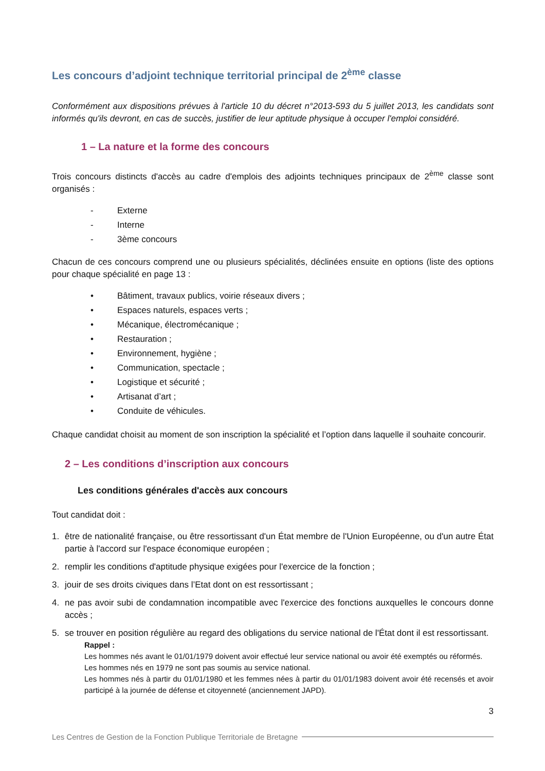Les concours d’adjoint technique territorial principal de 2<sup>ème</sup> classe
Conformément aux dispositions prévues à l'article 10 du décret n°2013-593 du 5 juillet 2013, les candidats sont informés qu'ils devront, en cas de succès, justifier de leur aptitude physique à occuper l'emploi considéré.
1 – La nature et la forme des concours
Trois concours distincts d'accès au cadre d'emplois des adjoints techniques principaux de 2<sup>ème</sup> classe sont organisés :
- Externe
- Interne
- 3ème concours
Chacun de ces concours comprend une ou plusieurs spécialités, déclinées ensuite en options (liste des options pour chaque spécialité en page 13 :
• Bâtiment, travaux publics, voirie réseaux divers ;
• Espaces naturels, espaces verts ;
• Mécanique, électromécanique ;
• Restauration ;
• Environnement, hygiène ;
• Communication, spectacle ;
• Logistique et sécurité ;
• Artisanat d’art ;
• Conduite de véhicules.
Chaque candidat choisit au moment de son inscription la spécialité et l’option dans laquelle il souhaite concourir.
2 – Les conditions d’inscription aux concours
Les conditions générales d'accès aux concours
Tout candidat doit :
1. être de nationalité française, ou être ressortissant d'un État membre de l'Union Européenne, ou d'un autre État partie à l'accord sur l'espace économique européen ;
2. remplir les conditions d'aptitude physique exigées pour l'exercice de la fonction ;
3. jouir de ses droits civiques dans l’Etat dont on est ressortissant ;
4. ne pas avoir subi de condamnation incompatible avec l'exercice des fonctions auxquelles le concours donne accès ;
5. se trouver en position régulière au regard des obligations du service national de l'État dont il est ressortissant.
Rappel :
Les hommes nés avant le 01/01/1979 doivent avoir effectué leur service national ou avoir été exemptés ou réformés.
Les hommes nés en 1979 ne sont pas soumis au service national.
Les hommes nés à partir du 01/01/1980 et les femmes nées à partir du 01/01/1983 doivent avoir été recensés et avoir participé à la journée de défense et citoyenneté (anciennement JAPD).
3
Les Centres de Gestion de la Fonction Publique Territoriale de Bretagne